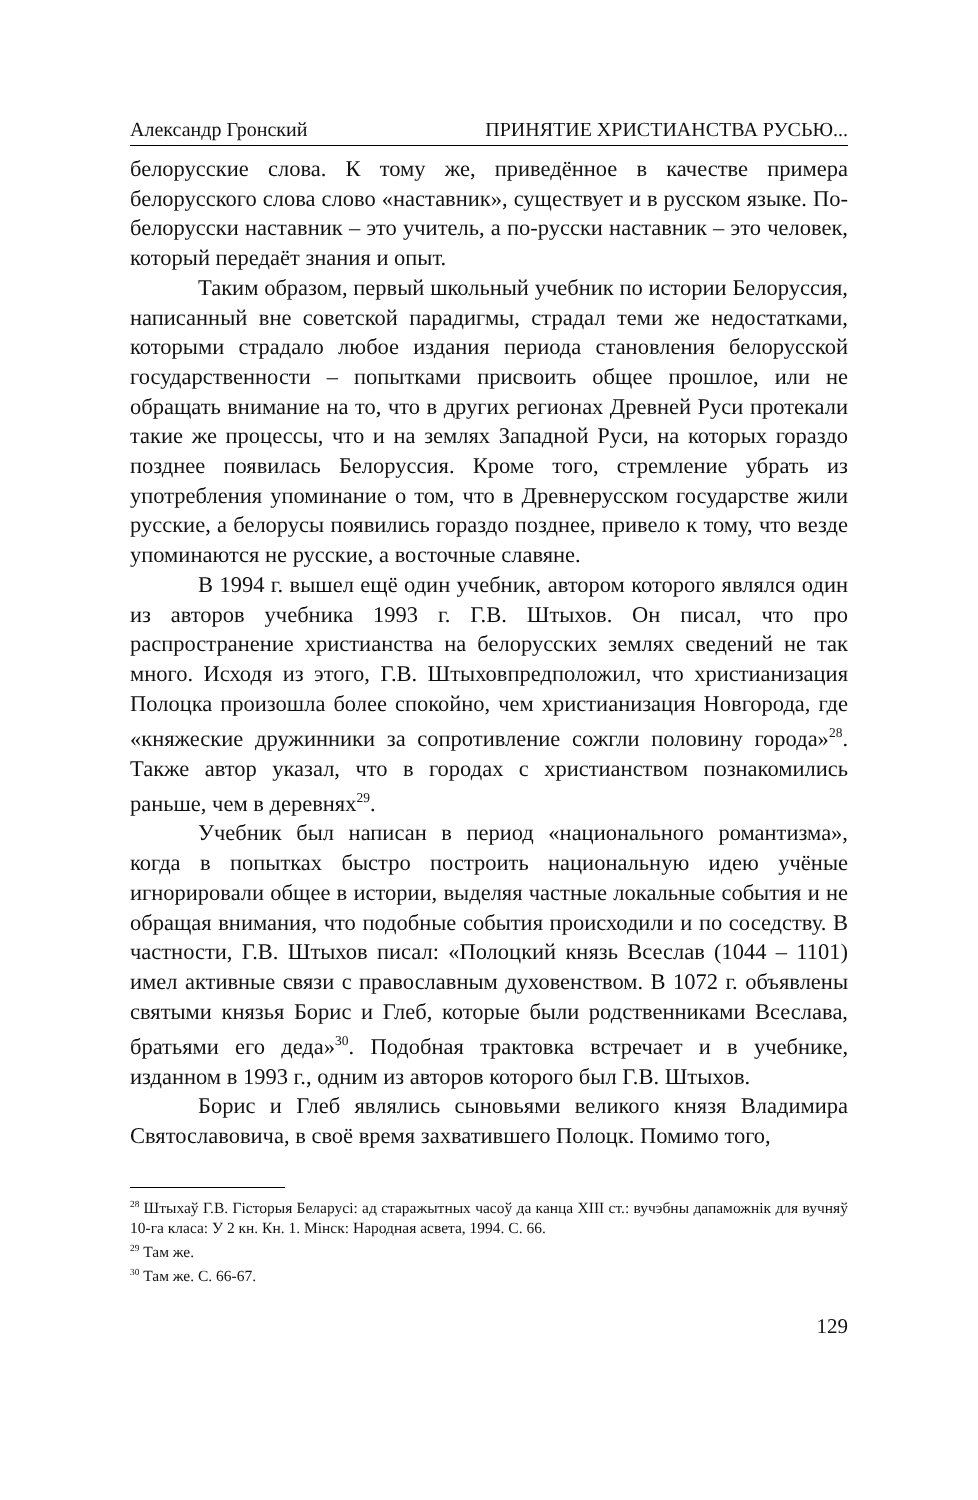Александр Гронский ПРИНЯТИЕ ХРИСТИАНСТВА РУСЬЮ...
белорусские слова. К тому же, приведённое в качестве примера белорусского слова слово «наставник», существует и в русском языке. По-белорусски наставник – это учитель, а по-русски наставник – это человек, который передаёт знания и опыт.
Таким образом, первый школьный учебник по истории Белоруссия, написанный вне советской парадигмы, страдал теми же недостатками, которыми страдало любое издания периода становления белорусской государственности – попытками присвоить общее прошлое, или не обращать внимание на то, что в других регионах Древней Руси протекали такие же процессы, что и на землях Западной Руси, на которых гораздо позднее появилась Белоруссия. Кроме того, стремление убрать из употребления упоминание о том, что в Древнерусском государстве жили русские, а белорусы появились гораздо позднее, привело к тому, что везде упоминаются не русские, а восточные славяне.
В 1994 г. вышел ещё один учебник, автором которого являлся один из авторов учебника 1993 г. Г.В. Штыхов. Он писал, что про распространение христианства на белорусских землях сведений не так много. Исходя из этого, Г.В. Штыховпредположил, что христианизация Полоцка произошла более спокойно, чем христианизация Новгорода, где «княжеские дружинники за сопротивление сожгли половину города»<sup>28</sup>. Также автор указал, что в городах с христианством познакомились раньше, чем в деревнях<sup>29</sup>.
Учебник был написан в период «национального романтизма», когда в попытках быстро построить национальную идею учёные игнорировали общее в истории, выделяя частные локальные события и не обращая внимания, что подобные события происходили и по соседству. В частности, Г.В. Штыхов писал: «Полоцкий князь Всеслав (1044 – 1101) имел активные связи с православным духовенством. В 1072 г. объявлены святыми князья Борис и Глеб, которые были родственниками Всеслава, братьями его деда»<sup>30</sup>. Подобная трактовка встречает и в учебнике, изданном в 1993 г., одним из авторов которого был Г.В. Штыхов.
Борис и Глеб являлись сыновьями великого князя Владимира Святославовича, в своё время захватившего Полоцк. Помимо того,
<sup>28</sup> Штыхаў Г.В. Гісторыя Беларусі: ад старажытных часоў да канца XIII ст.: вучэбны дапаможнік для вучняў 10-га класа: У 2 кн. Кн. 1. Мінск: Народная асвета, 1994. С. 66.
<sup>29</sup> Там же.
<sup>30</sup> Там же. С. 66-67.
129